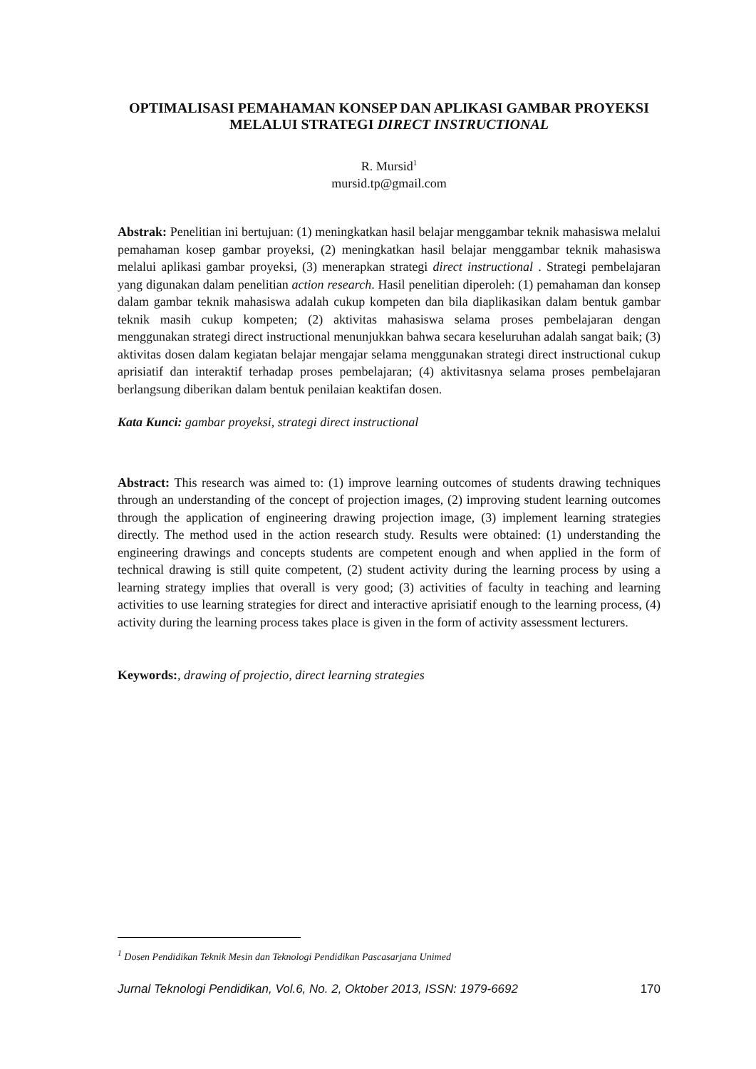OPTIMALISASI PEMAHAMAN KONSEP DAN APLIKASI GAMBAR PROYEKSI MELALUI STRATEGI DIRECT INSTRUCTIONAL
R. Mursid<sup>1</sup>
mursid.tp@gmail.com
Abstrak: Penelitian ini bertujuan: (1) meningkatkan hasil belajar menggambar teknik mahasiswa melalui pemahaman kosep gambar proyeksi, (2) meningkatkan hasil belajar menggambar teknik mahasiswa melalui aplikasi gambar proyeksi, (3) menerapkan strategi direct instructional . Strategi pembelajaran yang digunakan dalam penelitian action research. Hasil penelitian diperoleh: (1) pemahaman dan konsep dalam gambar teknik mahasiswa adalah cukup kompeten dan bila diaplikasikan dalam bentuk gambar teknik masih cukup kompeten; (2) aktivitas mahasiswa selama proses pembelajaran dengan menggunakan strategi direct instructional menunjukkan bahwa secara keseluruhan adalah sangat baik; (3) aktivitas dosen dalam kegiatan belajar mengajar selama menggunakan strategi direct instructional cukup aprisiatif dan interaktif terhadap proses pembelajaran; (4) aktivitasnya selama proses pembelajaran berlangsung diberikan dalam bentuk penilaian keaktifan dosen.
Kata Kunci: gambar proyeksi, strategi direct instructional
Abstract: This research was aimed to: (1) improve learning outcomes of students drawing techniques through an understanding of the concept of projection images, (2) improving student learning outcomes through the application of engineering drawing projection image, (3) implement learning strategies directly. The method used in the action research study. Results were obtained: (1) understanding the engineering drawings and concepts students are competent enough and when applied in the form of technical drawing is still quite competent, (2) student activity during the learning process by using a learning strategy implies that overall is very good; (3) activities of faculty in teaching and learning activities to use learning strategies for direct and interactive aprisiatif enough to the learning process, (4) activity during the learning process takes place is given in the form of activity assessment lecturers.
Keywords:, drawing of projectio, direct learning strategies
<sup>1</sup> Dosen Pendidikan Teknik Mesin dan Teknologi Pendidikan Pascasarjana Unimed
Jurnal Teknologi Pendidikan, Vol.6, No. 2, Oktober 2013, ISSN: 1979-6692 170